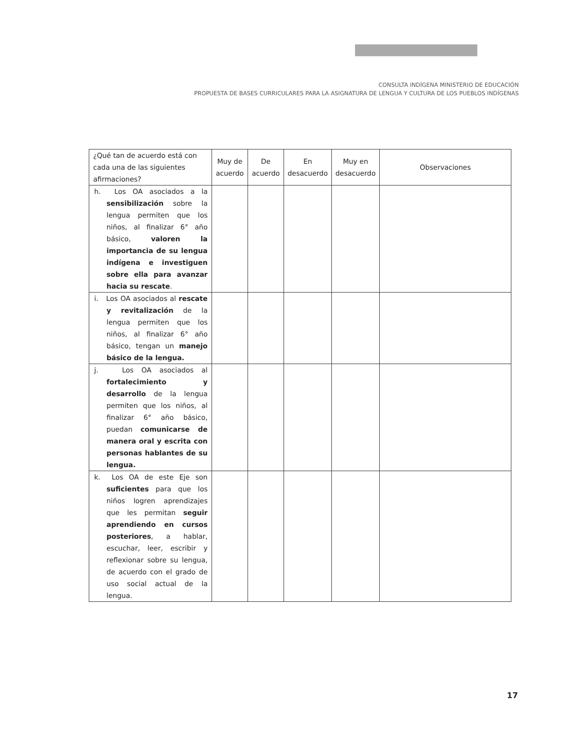CONSULTA INDÍGENA MINISTERIO DE EDUCACIÓN
PROPUESTA DE BASES CURRICULARES PARA LA ASIGNATURA DE LENGUA Y CULTURA DE LOS PUEBLOS INDÍGENAS
| ¿Qué tan de acuerdo está con cada una de las siguientes afirmaciones? | Muy de acuerdo | De acuerdo | En desacuerdo | Muy en desacuerdo | Observaciones |
| --- | --- | --- | --- | --- | --- |
| h. Los OA asociados a la sensibilización sobre la lengua permiten que los niños, al finalizar 6° año básico, valoren la importancia de su lengua indígena e investiguen sobre ella para avanzar hacia su rescate . | | | | | |
| i. Los OA asociados al rescate y revitalización de la lengua permiten que los niños, al finalizar 6° año básico, tengan un manejo básico de la lengua. | | | | | |
| j. Los OA asociados al fortalecimiento y desarrollo de la lengua permiten que los niños, al finalizar 6° año básico, puedan comunicarse de manera oral y escrita con personas hablantes de su lengua. | | | | | |
| k. Los OA de este Eje son suficientes para que los niños logren aprendizajes que les permitan seguir aprendiendo en cursos posteriores , a hablar, escuchar, leer, escribir y reflexionar sobre su lengua, de acuerdo con el grado de uso social actual de la lengua. | | | | | |
17